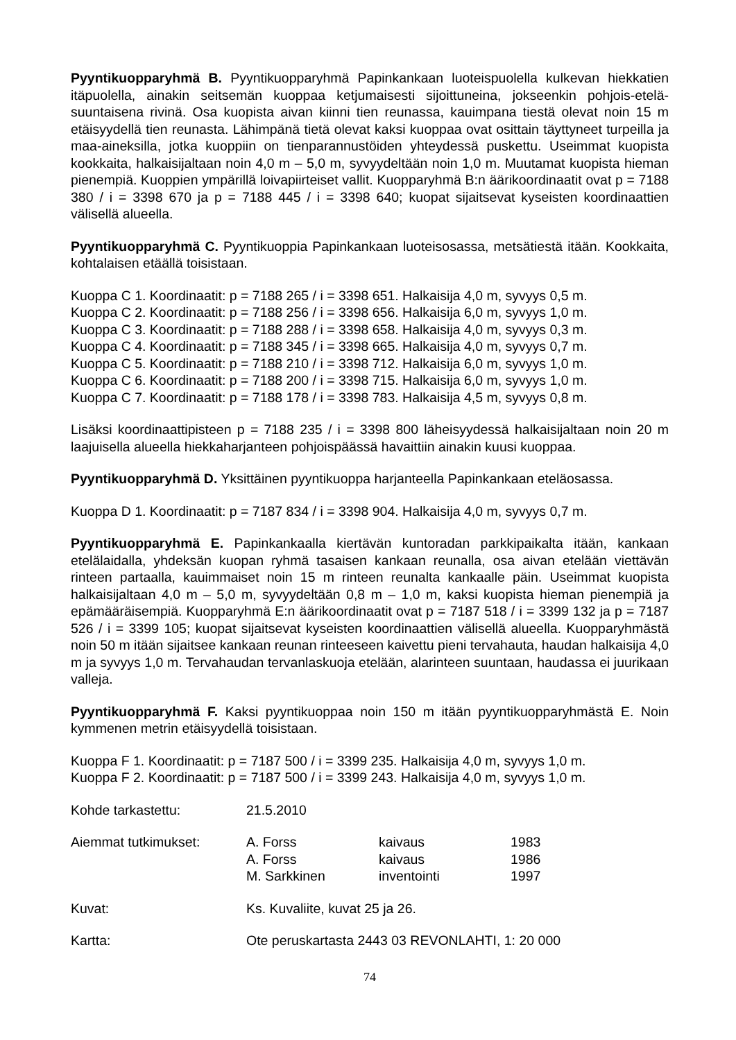Pyyntikuopparyhmä B. Pyyntikuopparyhmä Papinkankaan luoteispuolella kulkevan hiekkatien itäpuolella, ainakin seitsemän kuoppaa ketjumaisesti sijoittuneina, jokseenkin pohjois-etelä-suuntaisena rivinä. Osa kuopista aivan kiinni tien reunassa, kauimpana tiestä olevat noin 15 m etäisyydellä tien reunasta. Lähimpänä tietä olevat kaksi kuoppaa ovat osittain täyttyneet turpeilla ja maa-aineksilla, jotka kuoppiin on tienparannustöiden yhteydessä puskettu. Useimmat kuopista kookkaita, halkaisijaltaan noin 4,0 m – 5,0 m, syvyydeltään noin 1,0 m. Muutamat kuopista hieman pienempiä. Kuoppien ympärillä loivapiirteiset vallit. Kuopparyhmä B:n äärikoordinaatit ovat p = 7188 380 / i = 3398 670 ja p = 7188 445 / i = 3398 640; kuopat sijaitsevat kyseisten koordinaattien välisellä alueella.
Pyyntikuopparyhmä C. Pyyntikuoppia Papinkankaan luoteisosassa, metsätiestä itään. Kookkaita, kohtalaisen etäällä toisistaan.
Kuoppa C 1. Koordinaatit: p = 7188 265 / i = 3398 651. Halkaisija 4,0 m, syvyys 0,5 m.
Kuoppa C 2. Koordinaatit: p = 7188 256 / i = 3398 656. Halkaisija 6,0 m, syvyys 1,0 m.
Kuoppa C 3. Koordinaatit: p = 7188 288 / i = 3398 658. Halkaisija 4,0 m, syvyys 0,3 m.
Kuoppa C 4. Koordinaatit: p = 7188 345 / i = 3398 665. Halkaisija 4,0 m, syvyys 0,7 m.
Kuoppa C 5. Koordinaatit: p = 7188 210 / i = 3398 712. Halkaisija 6,0 m, syvyys 1,0 m.
Kuoppa C 6. Koordinaatit: p = 7188 200 / i = 3398 715. Halkaisija 6,0 m, syvyys 1,0 m.
Kuoppa C 7. Koordinaatit: p = 7188 178 / i = 3398 783. Halkaisija 4,5 m, syvyys 0,8 m.
Lisäksi koordinaattipisteen p = 7188 235 / i = 3398 800 läheisyydessä halkaisijaltaan noin 20 m laajuisella alueella hiekkaharjanteen pohjoispäässä havaittiin ainakin kuusi kuoppaa.
Pyyntikuopparyhmä D. Yksittäinen pyyntikuoppa harjanteella Papinkankaan eteläosassa.
Kuoppa D 1. Koordinaatit: p = 7187 834 / i = 3398 904. Halkaisija 4,0 m, syvyys 0,7 m.
Pyyntikuopparyhmä E. Papinkankaalla kiertävän kuntoradan parkkipaikalta itään, kankaan etelälaidalla, yhdeksän kuopan ryhmä tasaisen kankaan reunalla, osa aivan etelään viettävän rinteen partaalla, kauimmaiset noin 15 m rinteen reunalta kankaalle päin. Useimmat kuopista halkaisijaltaan 4,0 m – 5,0 m, syvyydeltään 0,8 m – 1,0 m, kaksi kuopista hieman pienempiä ja epämääräisempiä. Kuopparyhmä E:n äärikoordinaatit ovat p = 7187 518 / i = 3399 132 ja p = 7187 526 / i = 3399 105; kuopat sijaitsevat kyseisten koordinaattien välisellä alueella. Kuopparyhmästä noin 50 m itään sijaitsee kankaan reunan rinteeseen kaivettu pieni tervahauta, haudan halkaisija 4,0 m ja syvyys 1,0 m. Tervahaudan tervanlaskuoja etelään, alarinteen suuntaan, haudassa ei juurikaan valleja.
Pyyntikuopparyhmä F. Kaksi pyyntikuoppaa noin 150 m itään pyyntikuopparyhmästä E. Noin kymmenen metrin etäisyydellä toisistaan.
Kuoppa F 1. Koordinaatit: p = 7187 500 / i = 3399 235. Halkaisija 4,0 m, syvyys 1,0 m.
Kuoppa F 2. Koordinaatit: p = 7187 500 / i = 3399 243. Halkaisija 4,0 m, syvyys 1,0 m.
| Kohde tarkastettu: | 21.5.2010 |
| Aiemmat tutkimukset: | A. Forss | kaivaus | 1983 |
| | A. Forss | kaivaus | 1986 |
| | M. Sarkkinen | inventointi | 1997 |
| Kuvat: | Ks. Kuvaliite, kuvat 25 ja 26. |
| Kartta: | Ote peruskartasta 2443 03 REVONLAHTI, 1: 20 000 |
74